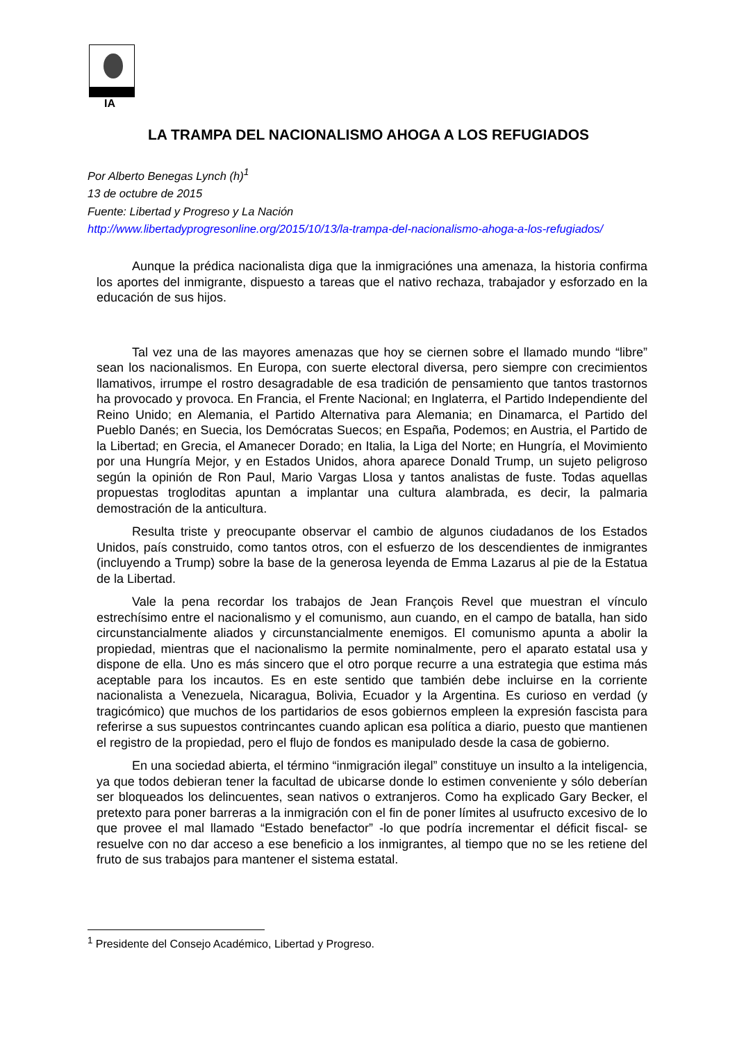IA
LA TRAMPA DEL NACIONALISMO AHOGA A LOS REFUGIADOS
Por Alberto Benegas Lynch (h)<sup>1</sup>
13 de octubre de 2015
Fuente: Libertad y Progreso y La Nación
http://www.libertadyprogresonline.org/2015/10/13/la-trampa-del-nacionalismo-ahoga-a-los-refugiados/
Aunque la prédica nacionalista diga que la inmigraciónes una amenaza, la historia confirma los aportes del inmigrante, dispuesto a tareas que el nativo rechaza, trabajador y esforzado en la educación de sus hijos.
Tal vez una de las mayores amenazas que hoy se ciernen sobre el llamado mundo “libre” sean los nacionalismos. En Europa, con suerte electoral diversa, pero siempre con crecimientos llamativos, irrumpe el rostro desagradable de esa tradición de pensamiento que tantos trastornos ha provocado y provoca. En Francia, el Frente Nacional; en Inglaterra, el Partido Independiente del Reino Unido; en Alemania, el Partido Alternativa para Alemania; en Dinamarca, el Partido del Pueblo Danés; en Suecia, los Demócratas Suecos; en España, Podemos; en Austria, el Partido de la Libertad; en Grecia, el Amanecer Dorado; en Italia, la Liga del Norte; en Hungría, el Movimiento por una Hungría Mejor, y en Estados Unidos, ahora aparece Donald Trump, un sujeto peligroso según la opinión de Ron Paul, Mario Vargas Llosa y tantos analistas de fuste. Todas aquellas propuestas trogloditas apuntan a implantar una cultura alambrada, es decir, la palmaria demostración de la anticultura.
Resulta triste y preocupante observar el cambio de algunos ciudadanos de los Estados Unidos, país construido, como tantos otros, con el esfuerzo de los descendientes de inmigrantes (incluyendo a Trump) sobre la base de la generosa leyenda de Emma Lazarus al pie de la Estatua de la Libertad.
Vale la pena recordar los trabajos de Jean François Revel que muestran el vínculo estrechísimo entre el nacionalismo y el comunismo, aun cuando, en el campo de batalla, han sido circunstancialmente aliados y circunstancialmente enemigos. El comunismo apunta a abolir la propiedad, mientras que el nacionalismo la permite nominalmente, pero el aparato estatal usa y dispone de ella. Uno es más sincero que el otro porque recurre a una estrategia que estima más aceptable para los incautos. Es en este sentido que también debe incluirse en la corriente nacionalista a Venezuela, Nicaragua, Bolivia, Ecuador y la Argentina. Es curioso en verdad (y tragicómico) que muchos de los partidarios de esos gobiernos empleen la expresión fascista para referirse a sus supuestos contrincantes cuando aplican esa política a diario, puesto que mantienen el registro de la propiedad, pero el flujo de fondos es manipulado desde la casa de gobierno.
En una sociedad abierta, el término “inmigración ilegal” constituye un insulto a la inteligencia, ya que todos debieran tener la facultad de ubicarse donde lo estimen conveniente y sólo deberían ser bloqueados los delincuentes, sean nativos o extranjeros. Como ha explicado Gary Becker, el pretexto para poner barreras a la inmigración con el fin de poner límites al usufructo excesivo de lo que provee el mal llamado “Estado benefactor” -lo que podría incrementar el déficit fiscal- se resuelve con no dar acceso a ese beneficio a los inmigrantes, al tiempo que no se les retiene del fruto de sus trabajos para mantener el sistema estatal.
<sup>1</sup> Presidente del Consejo Académico, Libertad y Progreso.